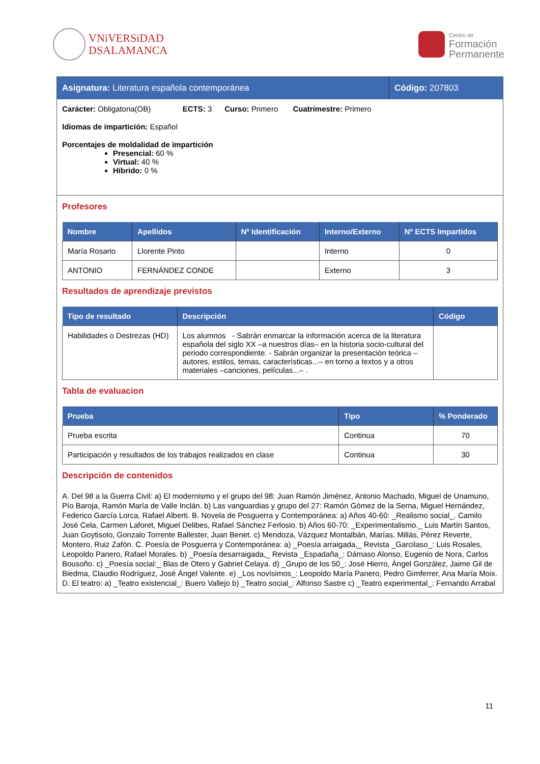VNiVERSiDAD
DSALAMANCA
Centro de
Formación
Permanente
Asignatura: Literatura española contemporánea
Código: 207803
Carácter: Obligatoria(OB) ECTS: 3 Curso: Primero Cuatrimestre: Primero
Idiomas de impartición: Español
Porcentajes de moldalidad de impartición
Presencial: 60 %
Virtual: 40 %
Híbrido: 0 %
Profesores
| Nombre | Apellidos | Nº Identificación | Interno/Externo | Nº ECTS Impartidos |
| --- | --- | --- | --- | --- |
| María Rosario | Llorente Pinto | | Interno | 0 |
| ANTONIO | FERNÁNDEZ CONDE | | Externo | 3 |
Resultados de aprendizaje previstos
| Tipo de resultado | Descripción | Código |
| --- | --- | --- |
| Habilidades o Destrezas (HD) | Los alumnos - Sabrán enmarcar la información acerca de la literatura española del siglo XX –a nuestros días– en la historia socio-cultural del periodo correspondiente. - Sabrán organizar la presentación teórica –autores, estilos, temas, características...– en torno a textos y a otros materiales –canciones, películas...– . | |
Tabla de evaluacion
| Prueba | Tipo | % Ponderado |
| --- | --- | --- |
| Prueba escrita | Continua | 70 |
| Participación y resultados de los trabajos realizados en clase | Continua | 30 |
Descripción de contenidos
A. Del 98 a la Guerra Civil: a) El modernismo y el grupo del 98: Juan Ramón Jiménez, Antonio Machado, Miguel de Unamuno, Pío Baroja, Ramón María de Valle Inclán. b) Las vanguardias y grupo del 27: Ramón Gómez de la Serna, Miguel Hernández, Federico García Lorca, Rafael Alberti. B. Novela de Posguerra y Contemporánea: a) Años 40-60: _Realismo social_. Camilo José Cela, Carmen Laforet, Miguel Delibes, Rafael Sánchez Ferlosio. b) Años 60-70: _Experimentalismo._ Luis Martín Santos, Juan Goytisolo, Gonzalo Torrente Ballester, Juan Benet. c) Mendoza, Vázquez Montalbán, Marías, Millás, Pérez Reverte, Montero, Ruiz Zafón. C. Poesía de Posguerra y Contemporánea: a) _Poesía arraigada,_ Revista _Garcilaso_: Luis Rosales, Leopoldo Panero, Rafael Morales. b) _Poesía desarraigada,_ Revista _Espadaña_: Dámaso Alonso, Eugenio de Nora, Carlos Bousoño. c) _Poesía social:_ Blas de Otero y Gabriel Celaya. d) _Grupo de los 50_: José Hierro, Ángel González, Jaime Gil de Biedma, Claudio Rodríguez, José Ángel Valente. e) _Los novísimos_: Leopoldo María Panero, Pedro Gimferrer, Ana María Moix. D. El teatro: a) _Teatro existencial_: Buero Vallejo b) _Teatro social_: Alfonso Sastre c) _Teatro experimental_: Fernando Arrabal
11